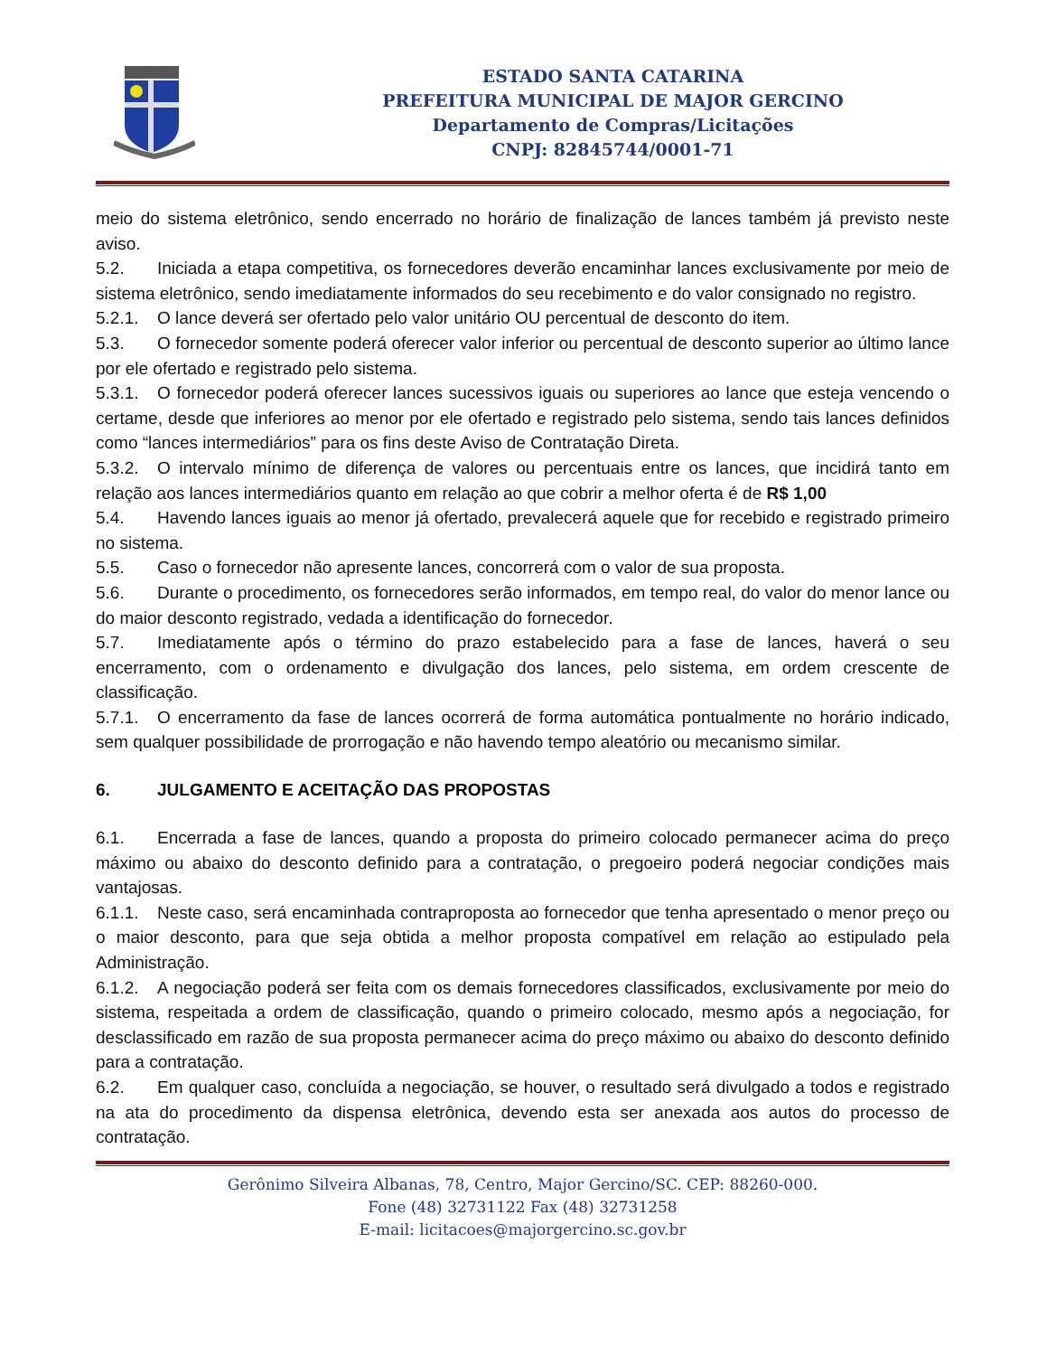ESTADO SANTA CATARINA
PREFEITURA MUNICIPAL DE MAJOR GERCINO
Departamento de Compras/Licitações
CNPJ: 82845744/0001-71
meio do sistema eletrônico, sendo encerrado no horário de finalização de lances também já previsto neste aviso.
5.2. Iniciada a etapa competitiva, os fornecedores deverão encaminhar lances exclusivamente por meio de sistema eletrônico, sendo imediatamente informados do seu recebimento e do valor consignado no registro.
5.2.1. O lance deverá ser ofertado pelo valor unitário OU percentual de desconto do item.
5.3. O fornecedor somente poderá oferecer valor inferior ou percentual de desconto superior ao último lance por ele ofertado e registrado pelo sistema.
5.3.1. O fornecedor poderá oferecer lances sucessivos iguais ou superiores ao lance que esteja vencendo o certame, desde que inferiores ao menor por ele ofertado e registrado pelo sistema, sendo tais lances definidos como “lances intermediários” para os fins deste Aviso de Contratação Direta.
5.3.2. O intervalo mínimo de diferença de valores ou percentuais entre os lances, que incidirá tanto em relação aos lances intermediários quanto em relação ao que cobrir a melhor oferta é de R$ 1,00
5.4. Havendo lances iguais ao menor já ofertado, prevalecerá aquele que for recebido e registrado primeiro no sistema.
5.5. Caso o fornecedor não apresente lances, concorrerá com o valor de sua proposta.
5.6. Durante o procedimento, os fornecedores serão informados, em tempo real, do valor do menor lance ou do maior desconto registrado, vedada a identificação do fornecedor.
5.7. Imediatamente após o término do prazo estabelecido para a fase de lances, haverá o seu encerramento, com o ordenamento e divulgação dos lances, pelo sistema, em ordem crescente de classificação.
5.7.1. O encerramento da fase de lances ocorrerá de forma automática pontualmente no horário indicado, sem qualquer possibilidade de prorrogação e não havendo tempo aleatório ou mecanismo similar.
6. JULGAMENTO E ACEITAÇÃO DAS PROPOSTAS
6.1. Encerrada a fase de lances, quando a proposta do primeiro colocado permanecer acima do preço máximo ou abaixo do desconto definido para a contratação, o pregoeiro poderá negociar condições mais vantajosas.
6.1.1. Neste caso, será encaminhada contraproposta ao fornecedor que tenha apresentado o menor preço ou o maior desconto, para que seja obtida a melhor proposta compatível em relação ao estipulado pela Administração.
6.1.2. A negociação poderá ser feita com os demais fornecedores classificados, exclusivamente por meio do sistema, respeitada a ordem de classificação, quando o primeiro colocado, mesmo após a negociação, for desclassificado em razão de sua proposta permanecer acima do preço máximo ou abaixo do desconto definido para a contratação.
6.2. Em qualquer caso, concluída a negociação, se houver, o resultado será divulgado a todos e registrado na ata do procedimento da dispensa eletrônica, devendo esta ser anexada aos autos do processo de contratação.
Gerônimo Silveira Albanas, 78, Centro, Major Gercino/SC. CEP: 88260-000.
Fone (48) 32731122 Fax (48) 32731258
E-mail: licitacoes@majorgercino.sc.gov.br